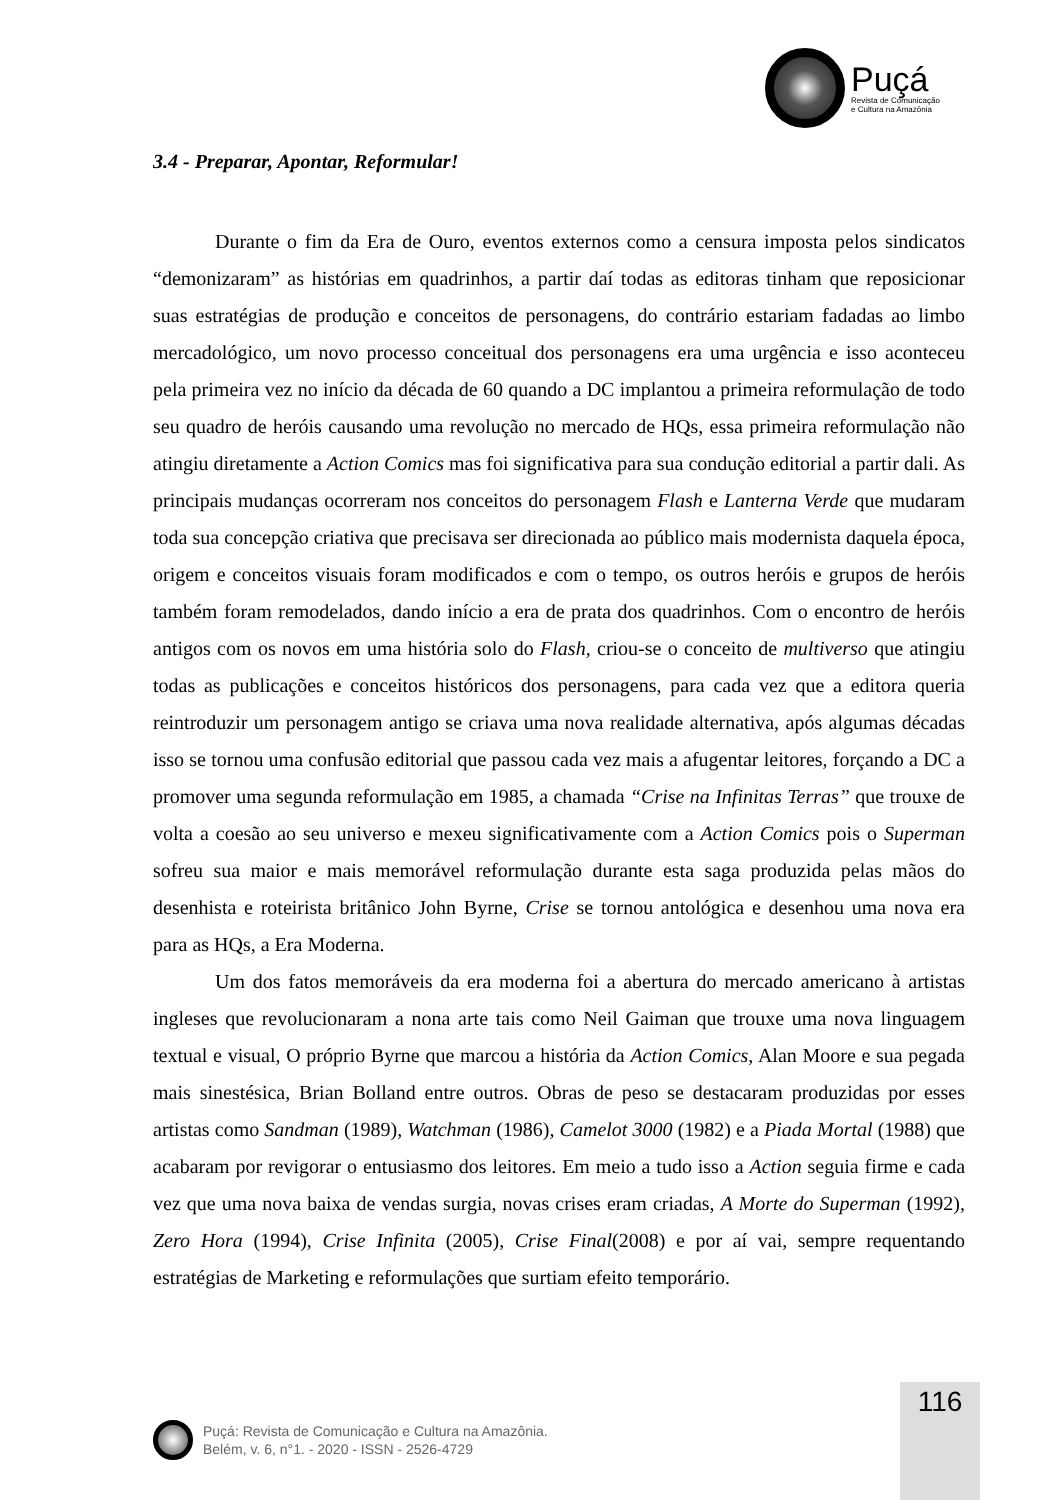Puçá
Revista de Comunicação
e Cultura na Amazônia
3.4 - Preparar, Apontar, Reformular!
Durante o fim da Era de Ouro, eventos externos como a censura imposta pelos sindicatos “demonizaram” as histórias em quadrinhos, a partir daí todas as editoras tinham que reposicionar suas estratégias de produção e conceitos de personagens, do contrário estariam fadadas ao limbo mercadológico, um novo processo conceitual dos personagens era uma urgência e isso aconteceu pela primeira vez no início da década de 60 quando a DC implantou a primeira reformulação de todo seu quadro de heróis causando uma revolução no mercado de HQs, essa primeira reformulação não atingiu diretamente a Action Comics mas foi significativa para sua condução editorial a partir dali. As principais mudanças ocorreram nos conceitos do personagem Flash e Lanterna Verde que mudaram toda sua concepção criativa que precisava ser direcionada ao público mais modernista daquela época, origem e conceitos visuais foram modificados e com o tempo, os outros heróis e grupos de heróis também foram remodelados, dando início a era de prata dos quadrinhos. Com o encontro de heróis antigos com os novos em uma história solo do Flash, criou-se o conceito de multiverso que atingiu todas as publicações e conceitos históricos dos personagens, para cada vez que a editora queria reintroduzir um personagem antigo se criava uma nova realidade alternativa, após algumas décadas isso se tornou uma confusão editorial que passou cada vez mais a afugentar leitores, forçando a DC a promover uma segunda reformulação em 1985, a chamada “Crise na Infinitas Terras” que trouxe de volta a coesão ao seu universo e mexeu significativamente com a Action Comics pois o Superman sofreu sua maior e mais memorável reformulação durante esta saga produzida pelas mãos do desenhista e roteirista britânico John Byrne, Crise se tornou antológica e desenhou uma nova era para as HQs, a Era Moderna.
Um dos fatos memoráveis da era moderna foi a abertura do mercado americano à artistas ingleses que revolucionaram a nona arte tais como Neil Gaiman que trouxe uma nova linguagem textual e visual, O próprio Byrne que marcou a história da Action Comics, Alan Moore e sua pegada mais sinestésica, Brian Bolland entre outros. Obras de peso se destacaram produzidas por esses artistas como Sandman (1989), Watchman (1986), Camelot 3000 (1982) e a Piada Mortal (1988) que acabaram por revigorar o entusiasmo dos leitores. Em meio a tudo isso a Action seguia firme e cada vez que uma nova baixa de vendas surgia, novas crises eram criadas, A Morte do Superman (1992), Zero Hora (1994), Crise Infinita (2005), Crise Final(2008) e por aí vai, sempre requentando estratégias de Marketing e reformulações que surtiam efeito temporário.
116
Puçá: Revista de Comunicação e Cultura na Amazônia.
Belém, v. 6, n°1. - 2020 - ISSN - 2526-4729